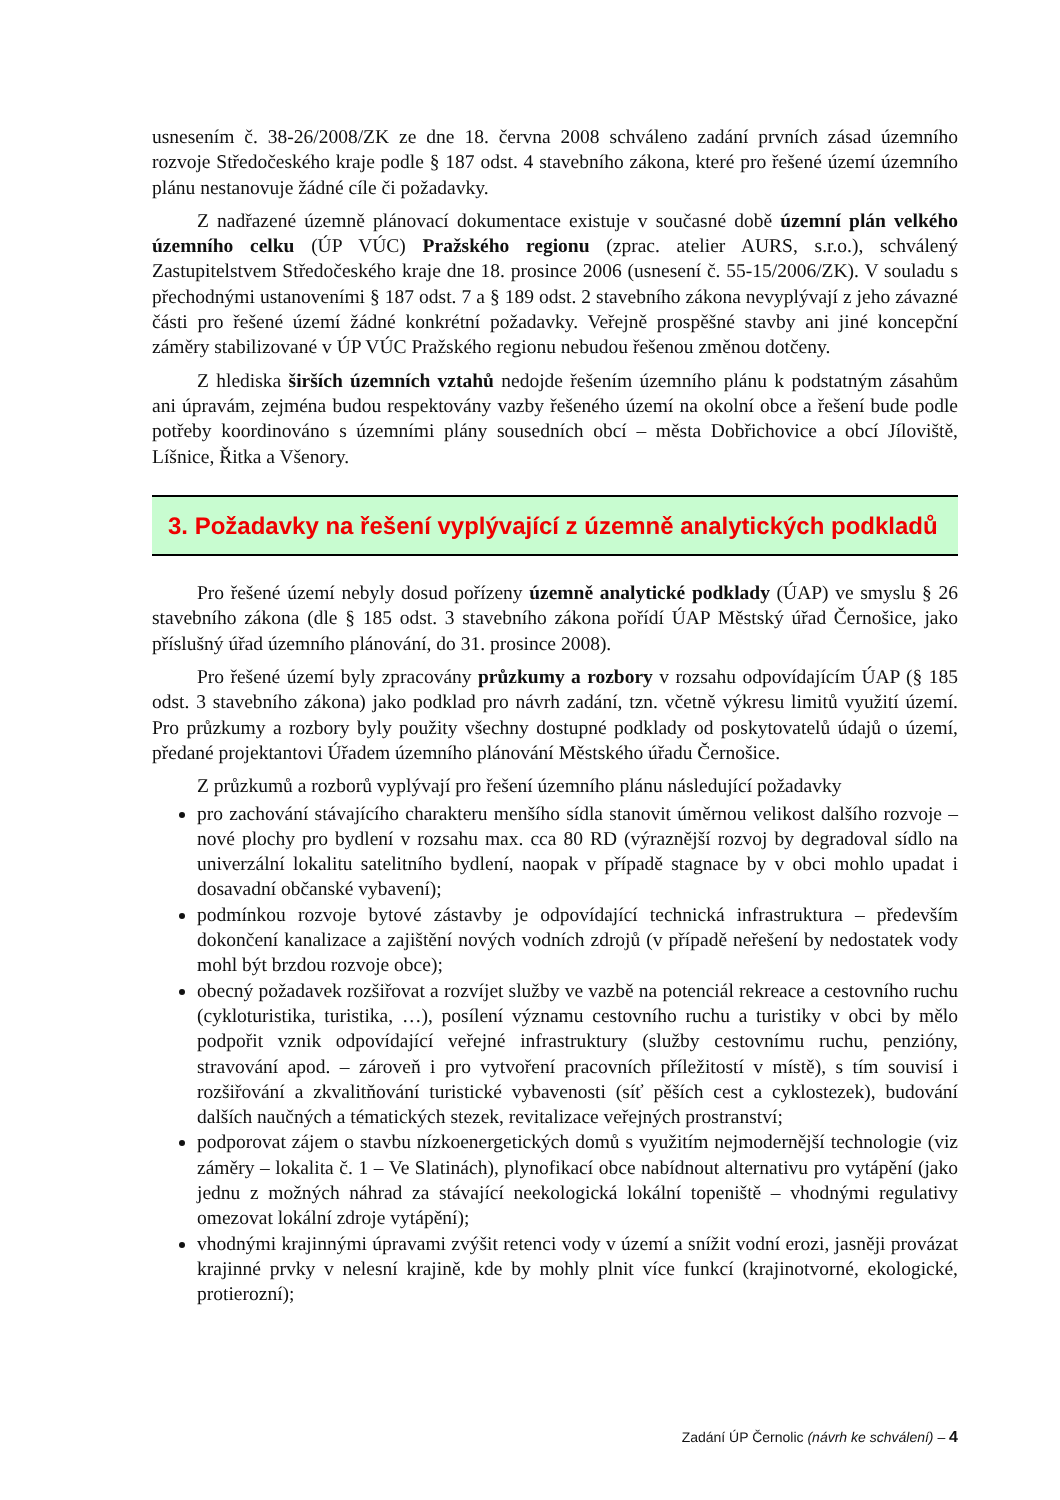usnesením č. 38-26/2008/ZK ze dne 18. června 2008 schváleno zadání prvních zásad územního rozvoje Středočeského kraje podle § 187 odst. 4 stavebního zákona, které pro řešené území územního plánu nestanovuje žádné cíle či požadavky.
Z nadřazené územně plánovací dokumentace existuje v současné době územní plán velkého územního celku (ÚP VÚC) Pražského regionu (zprac. atelier AURS, s.r.o.), schválený Zastupitelstvem Středočeského kraje dne 18. prosince 2006 (usnesení č. 55-15/2006/ZK). V souladu s přechodnými ustanoveními § 187 odst. 7 a § 189 odst. 2 stavebního zákona nevyplývají z jeho závazné části pro řešené území žádné konkrétní požadavky. Veřejně prospěšné stavby ani jiné koncepční záměry stabilizované v ÚP VÚC Pražského regionu nebudou řešenou změnou dotčeny.
Z hlediska širších územních vztahů nedojde řešením územního plánu k podstatným zásahům ani úpravám, zejména budou respektovány vazby řešeného území na okolní obce a řešení bude podle potřeby koordinováno s územními plány sousedních obcí – města Dobřichovice a obcí Jíloviště, Líšnice, Řitka a Všenory.
3. Požadavky na řešení vyplývající z územně analytických podkladů
Pro řešené území nebyly dosud pořízeny územně analytické podklady (ÚAP) ve smyslu § 26 stavebního zákona (dle § 185 odst. 3 stavebního zákona pořídí ÚAP Městský úřad Černošice, jako příslušný úřad územního plánování, do 31. prosince 2008).
Pro řešené území byly zpracovány průzkumy a rozbory v rozsahu odpovídajícím ÚAP (§ 185 odst. 3 stavebního zákona) jako podklad pro návrh zadání, tzn. včetně výkresu limitů využití území. Pro průzkumy a rozbory byly použity všechny dostupné podklady od poskytovatelů údajů o území, předané projektantovi Úřadem územního plánování Městského úřadu Černošice.
Z průzkumů a rozborů vyplývají pro řešení územního plánu následující požadavky
pro zachování stávajícího charakteru menšího sídla stanovit úměrnou velikost dalšího rozvoje – nové plochy pro bydlení v rozsahu max. cca 80 RD (výraznější rozvoj by degradoval sídlo na univerzální lokalitu satelitního bydlení, naopak v případě stagnace by v obci mohlo upadat i dosavadní občanské vybavení);
podmínkou rozvoje bytové zástavby je odpovídající technická infrastruktura – především dokončení kanalizace a zajištění nových vodních zdrojů (v případě neřešení by nedostatek vody mohl být brzdou rozvoje obce);
obecný požadavek rozšiřovat a rozvíjet služby ve vazbě na potenciál rekreace a cestovního ruchu (cykloturistika, turistika, …), posílení významu cestovního ruchu a turistiky v obci by mělo podpořit vznik odpovídající veřejné infrastruktury (služby cestovnímu ruchu, penzióny, stravování apod. – zároveň i pro vytvoření pracovních příležitostí v místě), s tím souvisí i rozšiřování a zkvalitňování turistické vybavenosti (síť pěších cest a cyklostezek), budování dalších naučných a tématických stezek, revitalizace veřejných prostranství;
podporovat zájem o stavbu nízkoenergetických domů s využitím nejmodernější technologie (viz záměry – lokalita č. 1 – Ve Slatinách), plynofikací obce nabídnout alternativu pro vytápění (jako jednu z možných náhrad za stávající neekologická lokální topeniště – vhodnými regulativy omezovat lokální zdroje vytápění);
vhodnými krajinnými úpravami zvýšit retenci vody v území a snížit vodní erozi, jasněji provázat krajinné prvky v nelesní krajině, kde by mohly plnit více funkcí (krajinotvorné, ekologické, protierozní);
Zadání ÚP Černolic (návrh ke schválení) – 4